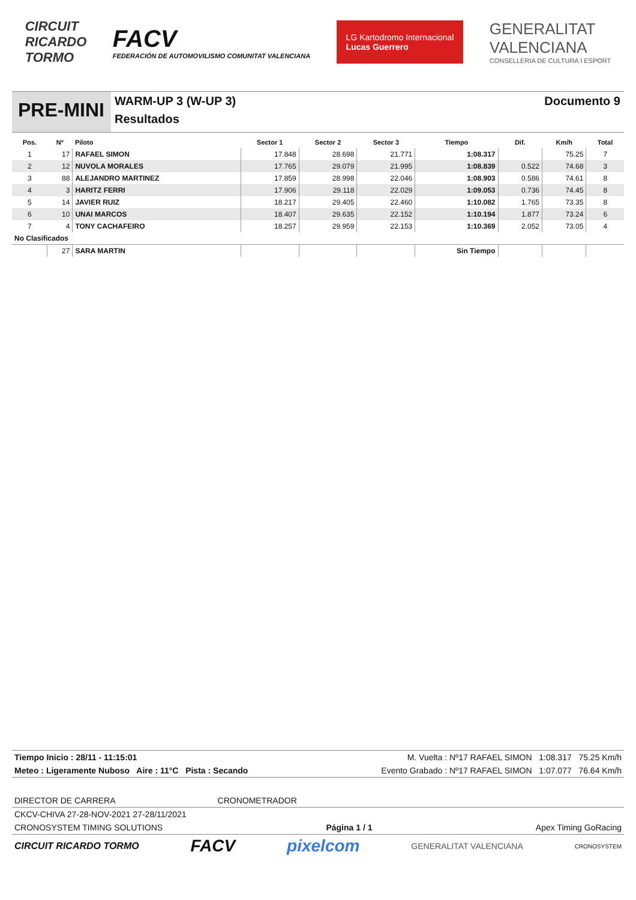CIRCUIT
RICARDO
TORMO
FACV
FEDERACIÓN DE AUTOMOVILISMO COMUNITAT VALENCIANA
LG Kartodromo Internacional
Lucas Guerrero
GENERALITAT
VALENCIANA
CONSELLERIA DE CULTURA I ESPORT
PRE-MINI
WARM-UP 3 (W-UP 3)
Resultados
Documento 9
| Pos. | Nº | Piloto | Sector 1 | Sector 2 | Sector 3 | Tiempo | Dif. | Km/h | Total |
| --- | --- | --- | --- | --- | --- | --- | --- | --- | --- |
| 1 | 17 | RAFAEL SIMON | 17.848 | 28.698 | 21.771 | 1:08.317 | | 75.25 | 7 |
| 2 | 12 | NUVOLA MORALES | 17.765 | 29.079 | 21.995 | 1:08.839 | 0.522 | 74.68 | 3 |
| 3 | 88 | ALEJANDRO MARTINEZ | 17.859 | 28.998 | 22.046 | 1:08.903 | 0.586 | 74.61 | 8 |
| 4 | 3 | HARITZ FERRI | 17.906 | 29.118 | 22.029 | 1:09.053 | 0.736 | 74.45 | 8 |
| 5 | 14 | JAVIER RUIZ | 18.217 | 29.405 | 22.460 | 1:10.082 | 1.765 | 73.35 | 8 |
| 6 | 10 | UNAI MARCOS | 18.407 | 29.635 | 22.152 | 1:10.194 | 1.877 | 73.24 | 6 |
| 7 | 4 | TONY CACHAFEIRO | 18.257 | 29.959 | 22.153 | 1:10.369 | 2.052 | 73.05 | 4 |
| No Clasificados | | | | | | | | | |
| | 27 | SARA MARTIN | | | | Sin Tiempo | | | |
Tiempo Inicio : 28/11 - 11:15:01 M. Vuelta : Nº17 RAFAEL SIMON 1:08.317 75.25 Km/h
Meteo : Ligeramente Nuboso Aire : 11°C Pista : Secando Evento Grabado : Nº17 RAFAEL SIMON 1:07.077 76.64 Km/h
DIRECTOR DE CARRERA CRONOMETRADOR
CKCV-CHIVA 27-28-NOV-2021 27-28/11/2021
CRONOSYSTEM TIMING SOLUTIONS Página 1 / 1 Apex Timing GoRacing
CIRCUIT RICARDO TORMO FACV pixelcom GENERALITAT VALENCIANA CRONOSYSTEM